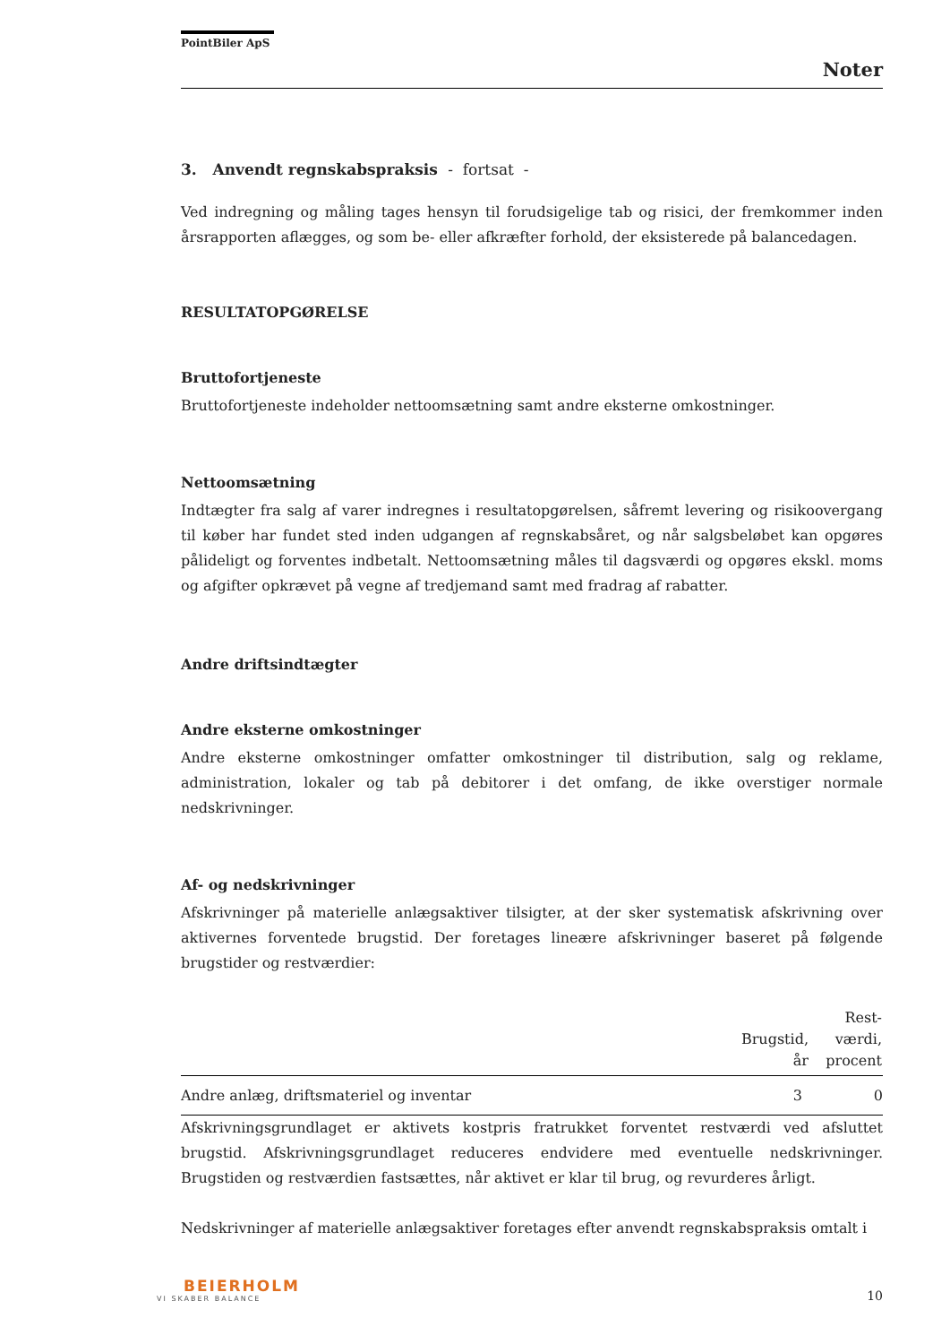PointBiler ApS
Noter
3. Anvendt regnskabspraksis - fortsat -
Ved indregning og måling tages hensyn til forudsigelige tab og risici, der fremkommer inden årsrapporten aflægges, og som be- eller afkræfter forhold, der eksisterede på balancedagen.
RESULTATOPGØRELSE
Bruttofortjeneste
Bruttofortjeneste indeholder nettoomsætning samt andre eksterne omkostninger.
Nettoomsætning
Indtægter fra salg af varer indregnes i resultatopgørelsen, såfremt levering og risikoovergang til køber har fundet sted inden udgangen af regnskabsåret, og når salgsbeløbet kan opgøres pålideligt og forventes indbetalt. Nettoomsætning måles til dagsværdi og opgøres ekskl. moms og afgifter opkrævet på vegne af tredjemand samt med fradrag af rabatter.
Andre driftsindtægter
Andre eksterne omkostninger
Andre eksterne omkostninger omfatter omkostninger til distribution, salg og reklame, administration, lokaler og tab på debitorer i det omfang, de ikke overstiger normale nedskrivninger.
Af- og nedskrivninger
Afskrivninger på materielle anlægsaktiver tilsigter, at der sker systematisk afskrivning over aktivernes forventede brugstid. Der foretages lineære afskrivninger baseret på følgende brugstider og restværdier:
| | Brugstid, år | Rest- værdi, procent |
| --- | --- | --- |
| Andre anlæg, driftsmateriel og inventar | 3 | 0 |
Afskrivningsgrundlaget er aktivets kostpris fratrukket forventet restværdi ved afsluttet brugstid. Afskrivningsgrundlaget reduceres endvidere med eventuelle nedskrivninger. Brugstiden og restværdien fastsættes, når aktivet er klar til brug, og revurderes årligt.
Nedskrivninger af materielle anlægsaktiver foretages efter anvendt regnskabspraksis omtalt i
BEIERHOLM
VI SKABER BALANCE
10